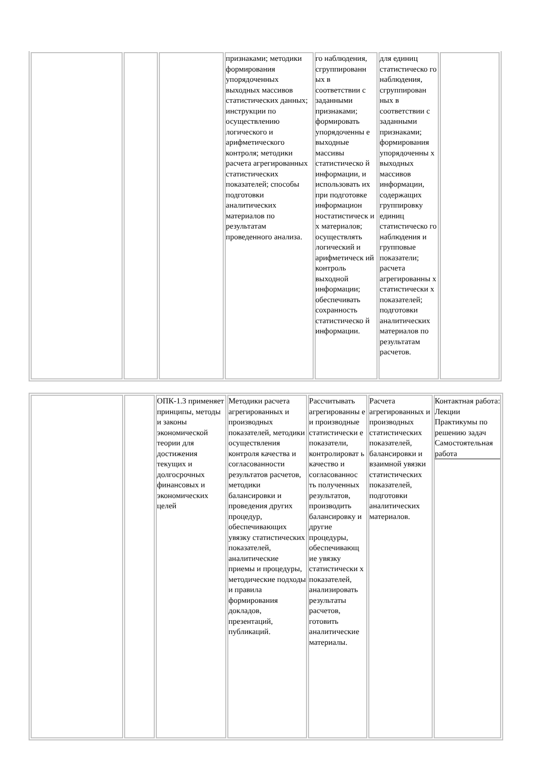| | | | признаками; методики формирования упорядоченных выходных массивов статистических данных; инструкции по осуществлению логического и арифметического контроля; методики расчета агрегированных статистических показателей; способы подготовки аналитических материалов по результатам проведенного анализа. | го наблюдения, сгруппированн ых в соответствии с заданными признаками; формировать упорядоченны е выходные массивы статистическо й информации, и использовать их при подготовке информацион ностатистическ и х материалов; осуществлять логический и арифметическ ий контроль выходной информации; обеспечивать сохранность статистическо й информации. | для единиц статистическо го наблюдения, сгруппирован ных в соответствии с заданными признаками; формирования упорядоченны х выходных массивов информации, содержащих группировку единиц статистическо го наблюдения и групповые показатели; расчета агрегированны х статистически х показателей; подготовки аналитических материалов по результатам расчетов. | |
| | | ОПК-1.3 применяет принципы, методы и законы экономической теории для достижения текущих и долгосрочных финансовых и экономических целей | Методики расчета агрегированных и производных показателей, методики осуществления контроля качества и согласованности результатов расчетов, методики балансировки и проведения других процедур, обеспечивающих увязку статистических показателей, аналитические приемы и процедуры, методические подходы и правила формирования докладов, презентаций, публикаций. | Рассчитывать агрегированны е и производные статистически е показатели, контролироват ь качество и согласованнос ть полученных результатов, производить балансировку и другие процедуры, обеспечивающ ие увязку статистически х показателей, анализировать результаты расчетов, готовить аналитические материалы. | Расчета агрегированных и производных статистических показателей, балансировки и взаимной увязки статистических показателей, подготовки аналитических материалов. | Контактная работа: Лекции Практикумы по решению задач Самостоятельная работа |